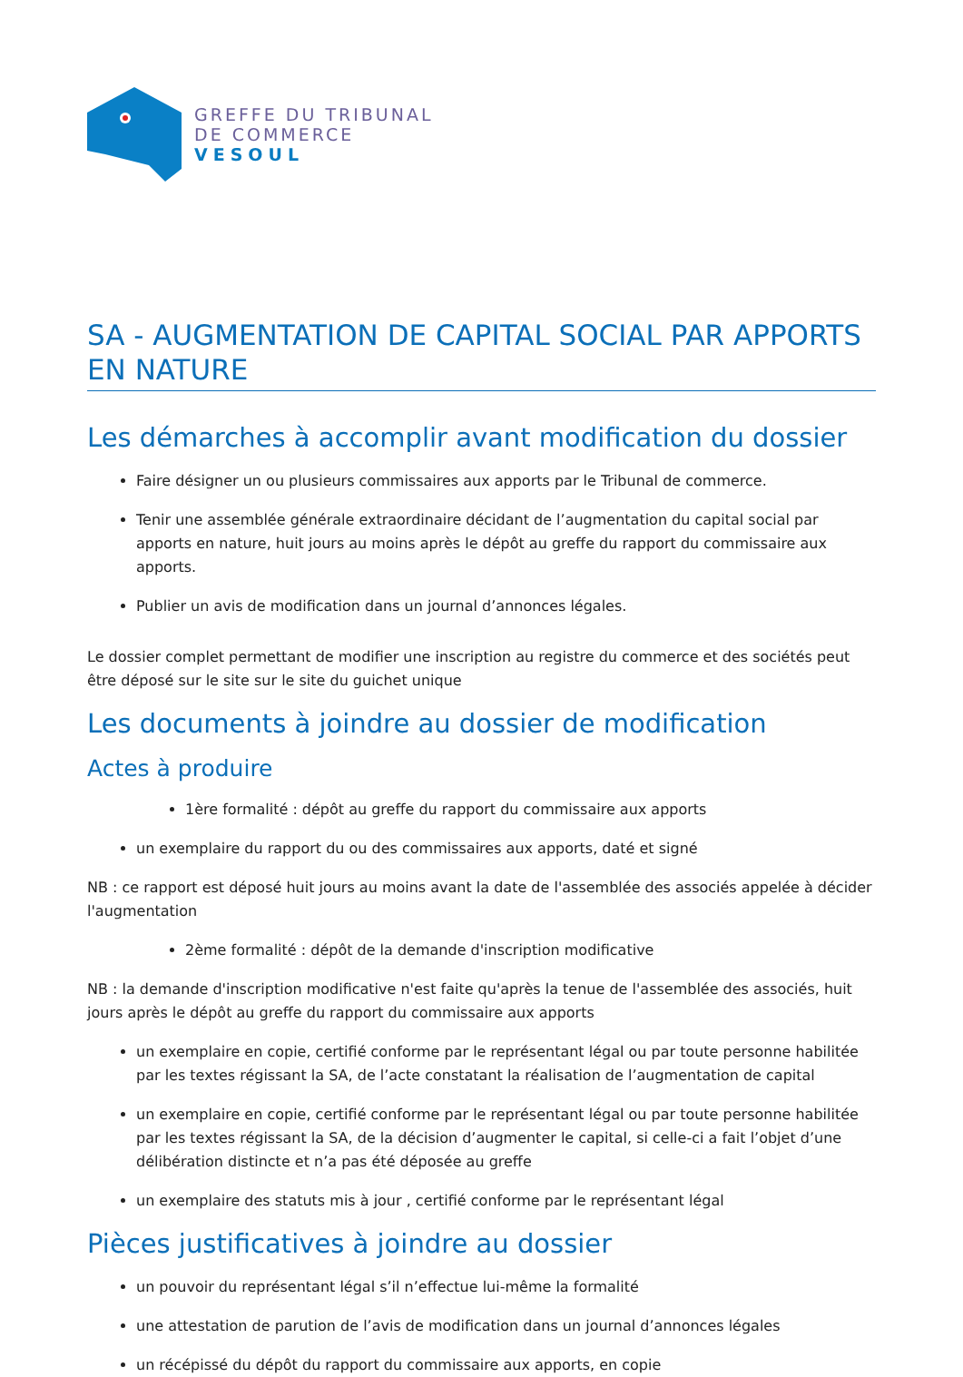GREFFE DU TRIBUNAL
DE COMMERCE
VESOUL
SA - AUGMENTATION DE CAPITAL SOCIAL PAR APPORTS EN NATURE
Les démarches à accomplir avant modification du dossier
Faire désigner un ou plusieurs commissaires aux apports par le Tribunal de commerce.
Tenir une assemblée générale extraordinaire décidant de l’augmentation du capital social par apports en nature, huit jours au moins après le dépôt au greffe du rapport du commissaire aux apports.
Publier un avis de modification dans un journal d’annonces légales.
Le dossier complet permettant de modifier une inscription au registre du commerce et des sociétés peut être déposé sur le site sur le site du guichet unique
Les documents à joindre au dossier de modification
Actes à produire
1ère formalité : dépôt au greffe du rapport du commissaire aux apports
un exemplaire du rapport du ou des commissaires aux apports, daté et signé
NB : ce rapport est déposé huit jours au moins avant la date de l'assemblée des associés appelée à décider l'augmentation
2ème formalité : dépôt de la demande d'inscription modificative
NB : la demande d'inscription modificative n'est faite qu'après la tenue de l'assemblée des associés, huit jours après le dépôt au greffe du rapport du commissaire aux apports
un exemplaire en copie, certifié conforme par le représentant légal ou par toute personne habilitée par les textes régissant la SA, de l’acte constatant la réalisation de l’augmentation de capital
un exemplaire en copie, certifié conforme par le représentant légal ou par toute personne habilitée par les textes régissant la SA, de la décision d’augmenter le capital, si celle-ci a fait l’objet d’une délibération distincte et n’a pas été déposée au greffe
un exemplaire des statuts mis à jour , certifié conforme par le représentant légal
Pièces justificatives à joindre au dossier
un pouvoir du représentant légal s’il n’effectue lui-même la formalité
une attestation de parution de l’avis de modification dans un journal d’annonces légales
un récépissé du dépôt du rapport du commissaire aux apports, en copie